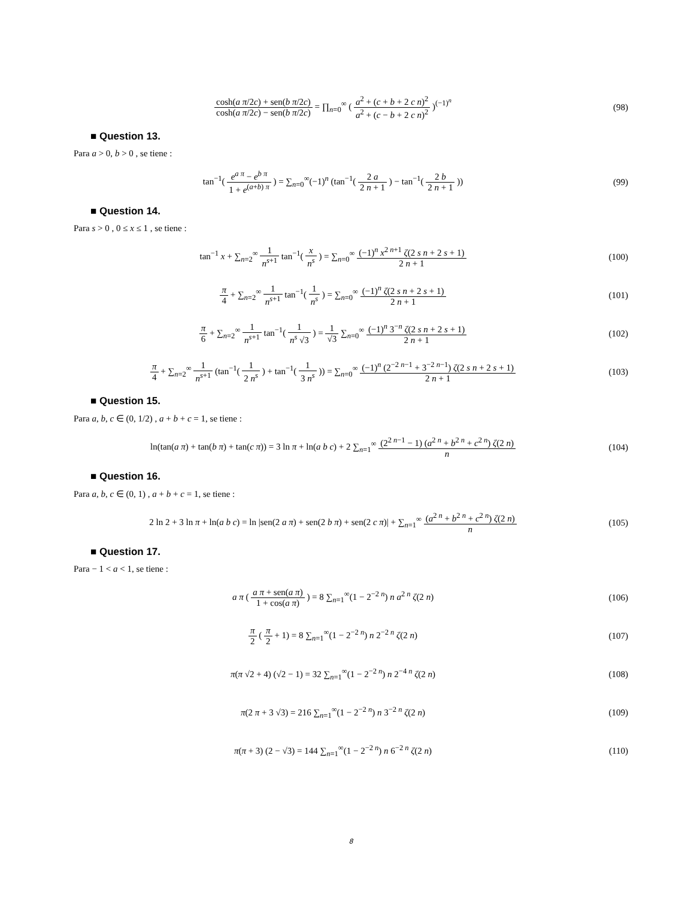cosh(a π/2c) + sen(b π/2c) cosh(a π/2c) − sen(b π/2c) = ∏<sub>n=0</sub><sup>∞</sup> ( a<sup>2</sup> + (c + b + 2 c n)<sup>2</sup> a<sup>2</sup> + (c − b + 2 c n)<sup>2</sup> )<sup>(−1)<sup>n</sup></sup>
(98)
■ Question 13.
Para a > 0, b > 0 , se tiene :
tan<sup>−1</sup>( e<sup>a π</sup> − e<sup>b π</sup> 1 + e<sup>(a+b) π</sup> ) = ∑<sub>n=0</sub><sup>∞</sup>(−1)<sup>n</sup> (tan<sup>−1</sup>( 2 a 2 n + 1 ) − tan<sup>−1</sup>( 2 b 2 n + 1 ))
(99)
■ Question 14.
Para s > 0 , 0 ≤ x ≤ 1 , se tiene :
tan<sup>−1</sup> x + ∑<sub>n=2</sub><sup>∞</sup> 1 n<sup>s+1</sup> tan<sup>−1</sup>( x n<sup>s</sup> ) = ∑<sub>n=0</sub><sup>∞</sup> (−1)<sup>n</sup> x<sup>2 n+1</sup> ζ(2 s n + 2 s + 1) 2 n + 1
(100)
π 4 + ∑<sub>n=2</sub><sup>∞</sup> 1 n<sup>s+1</sup> tan<sup>−1</sup>( 1 n<sup>s</sup> ) = ∑<sub>n=0</sub><sup>∞</sup> (−1)<sup>n</sup> ζ(2 s n + 2 s + 1) 2 n + 1
(101)
π 6 + ∑<sub>n=2</sub><sup>∞</sup> 1 n<sup>s+1</sup> tan<sup>−1</sup>( 1 n<sup>s</sup> √3 ) = 1 √3 ∑<sub>n=0</sub><sup>∞</sup> (−1)<sup>n</sup> 3<sup>−n</sup> ζ(2 s n + 2 s + 1) 2 n + 1
(102)
π 4 + ∑<sub>n=2</sub><sup>∞</sup> 1 n<sup>s+1</sup> (tan<sup>−1</sup>( 1 2 n<sup>s</sup> ) + tan<sup>−1</sup>( 1 3 n<sup>s</sup> )) = ∑<sub>n=0</sub><sup>∞</sup> (−1)<sup>n</sup> (2<sup>−2 n−1</sup> + 3<sup>−2 n−1</sup>) ζ(2 s n + 2 s + 1) 2 n + 1
(103)
■ Question 15.
Para a, b, c ∈ (0, 1/2) , a + b + c = 1, se tiene :
ln(tan(a π) + tan(b π) + tan(c π)) = 3 ln π + ln(a b c) + 2 ∑<sub>n=1</sub><sup>∞</sup> (2<sup>2 n−1</sup> − 1) (a<sup>2 n</sup> + b<sup>2 n</sup> + c<sup>2 n</sup>) ζ(2 n) n
(104)
■ Question 16.
Para a, b, c ∈ (0, 1) , a + b + c = 1, se tiene :
2 ln 2 + 3 ln π + ln(a b c) = ln |sen(2 a π) + sen(2 b π) + sen(2 c π)| + ∑<sub>n=1</sub><sup>∞</sup> (a<sup>2 n</sup> + b<sup>2 n</sup> + c<sup>2 n</sup>) ζ(2 n) n
(105)
■ Question 17.
Para − 1 < a < 1, se tiene :
a π ( a π + sen(a π) 1 + cos(a π) ) = 8 ∑<sub>n=1</sub><sup>∞</sup>(1 − 2<sup>−2 n</sup>) n a<sup>2 n</sup> ζ(2 n)
(106)
π 2 ( π 2 + 1) = 8 ∑<sub>n=1</sub><sup>∞</sup>(1 − 2<sup>−2 n</sup>) n 2<sup>−2 n</sup> ζ(2 n)
(107)
π(π √2 + 4) (√2 − 1) = 32 ∑<sub>n=1</sub><sup>∞</sup>(1 − 2<sup>−2 n</sup>) n 2<sup>−4 n</sup> ζ(2 n)
(108)
π(2 π + 3 √3) = 216 ∑<sub>n=1</sub><sup>∞</sup>(1 − 2<sup>−2 n</sup>) n 3<sup>−2 n</sup> ζ(2 n)
(109)
π(π + 3) (2 − √3) = 144 ∑<sub>n=1</sub><sup>∞</sup>(1 − 2<sup>−2 n</sup>) n 6<sup>−2 n</sup> ζ(2 n)
(110)
8